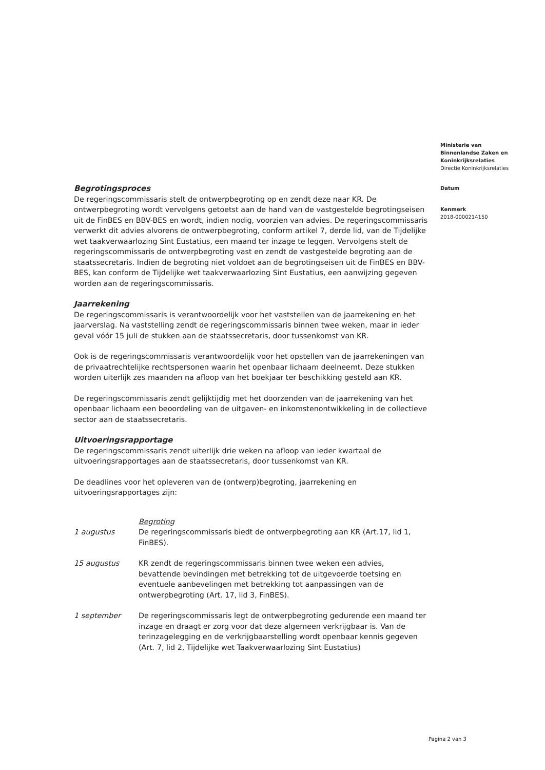Begrotingsproces
De regeringscommissaris stelt de ontwerpbegroting op en zendt deze naar KR. De ontwerpbegroting wordt vervolgens getoetst aan de hand van de vastgestelde begrotingseisen uit de FinBES en BBV-BES en wordt, indien nodig, voorzien van advies. De regeringscommissaris verwerkt dit advies alvorens de ontwerpbegroting, conform artikel 7, derde lid, van de Tijdelijke wet taakverwaarlozing Sint Eustatius, een maand ter inzage te leggen. Vervolgens stelt de regeringscommissaris de ontwerpbegroting vast en zendt de vastgestelde begroting aan de staatssecretaris. Indien de begroting niet voldoet aan de begrotingseisen uit de FinBES en BBV-BES, kan conform de Tijdelijke wet taakverwaarlozing Sint Eustatius, een aanwijzing gegeven worden aan de regeringscommissaris.
Jaarrekening
De regeringscommissaris is verantwoordelijk voor het vaststellen van de jaarrekening en het jaarverslag. Na vaststelling zendt de regeringscommissaris binnen twee weken, maar in ieder geval vóór 15 juli de stukken aan de staatssecretaris, door tussenkomst van KR.
Ook is de regeringscommissaris verantwoordelijk voor het opstellen van de jaarrekeningen van de privaatrechtelijke rechtspersonen waarin het openbaar lichaam deelneemt. Deze stukken worden uiterlijk zes maanden na afloop van het boekjaar ter beschikking gesteld aan KR.
De regeringscommissaris zendt gelijktijdig met het doorzenden van de jaarrekening van het openbaar lichaam een beoordeling van de uitgaven- en inkomstenontwikkeling in de collectieve sector aan de staatssecretaris.
Uitvoeringsrapportage
De regeringscommissaris zendt uiterlijk drie weken na afloop van ieder kwartaal de uitvoeringsrapportages aan de staatssecretaris, door tussenkomst van KR.
De deadlines voor het opleveren van de (ontwerp)begroting, jaarrekening en uitvoeringsrapportages zijn:
Begroting
1 augustus De regeringscommissaris biedt de ontwerpbegroting aan KR (Art.17, lid 1, FinBES).
15 augustus KR zendt de regeringscommissaris binnen twee weken een advies, bevattende bevindingen met betrekking tot de uitgevoerde toetsing en eventuele aanbevelingen met betrekking tot aanpassingen van de ontwerpbegroting (Art. 17, lid 3, FinBES).
1 september De regeringscommissaris legt de ontwerpbegroting gedurende een maand ter inzage en draagt er zorg voor dat deze algemeen verkrijgbaar is. Van de terinzagelegging en de verkrijgbaarstelling wordt openbaar kennis gegeven (Art. 7, lid 2, Tijdelijke wet Taakverwaarlozing Sint Eustatius)
Ministerie van
Binnenlandse Zaken en
Koninkrijksrelaties
Directie Koninkrijksrelaties
Datum
Kenmerk
2018-0000214150
Pagina 2 van 3